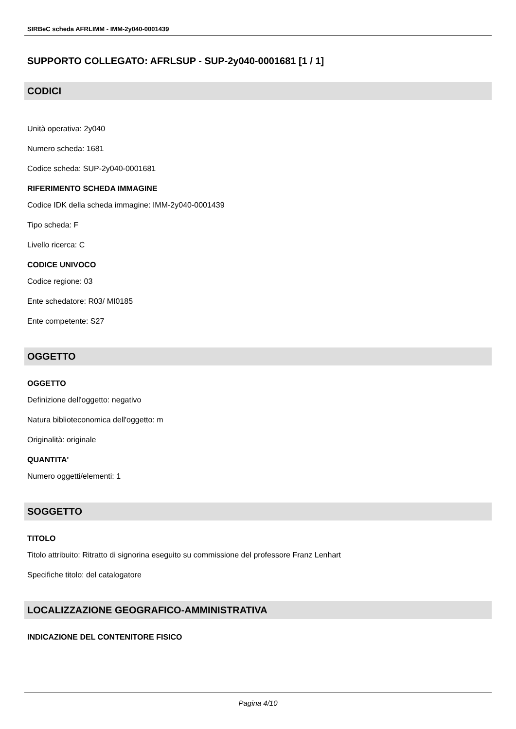SIRBeC scheda AFRLIMM - IMM-2y040-0001439
SUPPORTO COLLEGATO: AFRLSUP - SUP-2y040-0001681 [1 / 1]
CODICI
Unità operativa: 2y040
Numero scheda: 1681
Codice scheda: SUP-2y040-0001681
RIFERIMENTO SCHEDA IMMAGINE
Codice IDK della scheda immagine: IMM-2y040-0001439
Tipo scheda: F
Livello ricerca: C
CODICE UNIVOCO
Codice regione: 03
Ente schedatore: R03/ MI0185
Ente competente: S27
OGGETTO
OGGETTO
Definizione dell'oggetto: negativo
Natura biblioteconomica dell'oggetto: m
Originalità: originale
QUANTITA'
Numero oggetti/elementi: 1
SOGGETTO
TITOLO
Titolo attribuito: Ritratto di signorina eseguito su commissione del professore Franz Lenhart
Specifiche titolo: del catalogatore
LOCALIZZAZIONE GEOGRAFICO-AMMINISTRATIVA
INDICAZIONE DEL CONTENITORE FISICO
Pagina 4/10